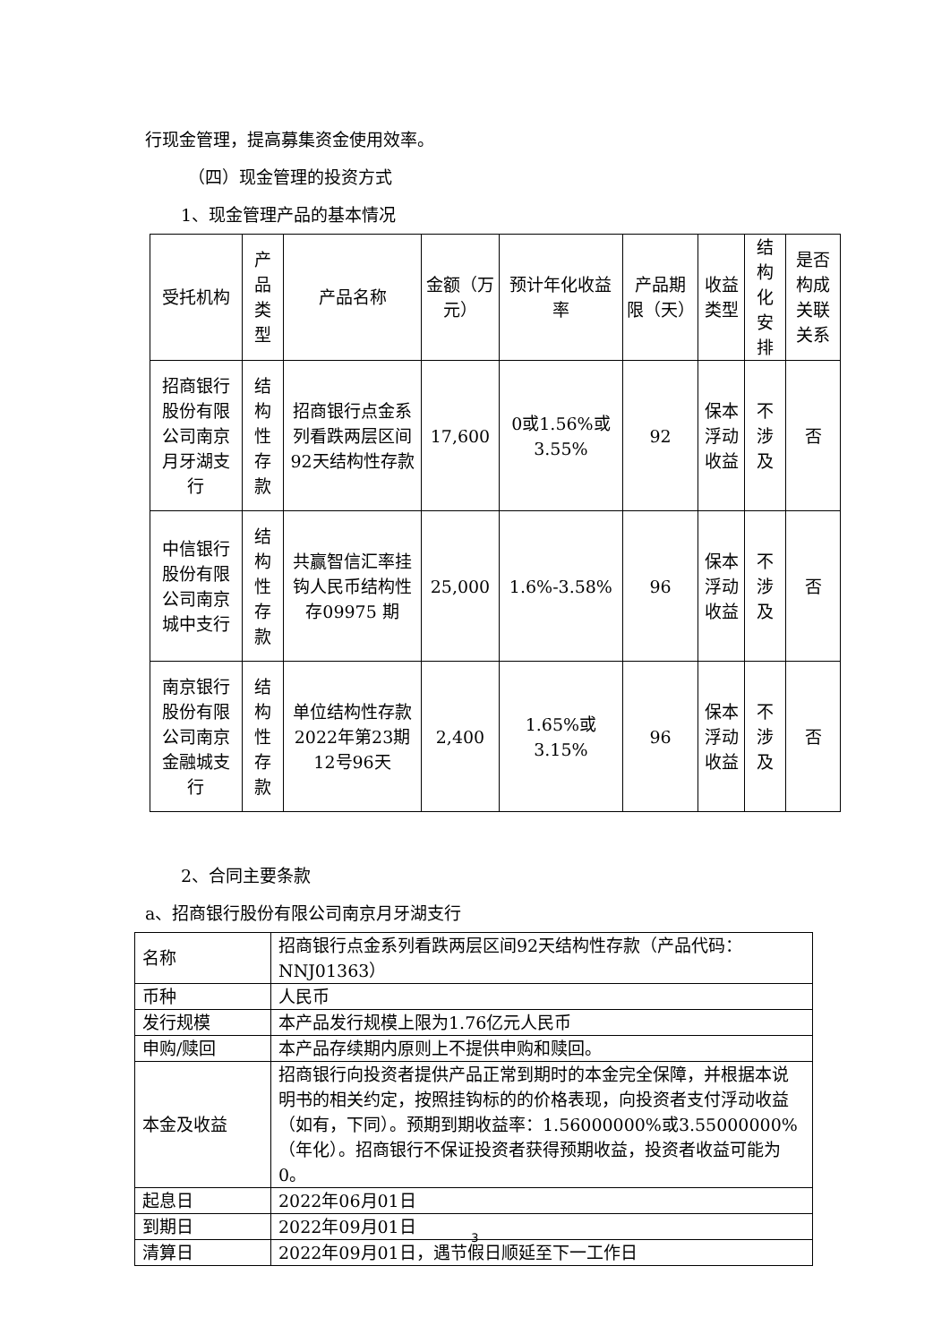行现金管理，提高募集资金使用效率。
（四）现金管理的投资方式
1、现金管理产品的基本情况
| 受托机构 | 产品类型 | 产品名称 | 金额（万元） | 预计年化收益率 | 产品期限（天） | 收益类型 | 结构化安排 | 是否构成关联关系 |
| 招商银行股份有限公司南京月牙湖支行 | 结构性存款 | 招商银行点金系列看跌两层区间92天结构性存款 | 17,600 | 0或1.56%或3.55% | 92 | 保本浮动收益 | 不涉及 | 否 |
| 中信银行股份有限公司南京城中支行 | 结构性存款 | 共赢智信汇率挂钩人民币结构性存09975 期 | 25,000 | 1.6%-3.58% | 96 | 保本浮动收益 | 不涉及 | 否 |
| 南京银行股份有限公司南京金融城支行 | 结构性存款 | 单位结构性存款2022年第23期12号96天 | 2,400 | 1.65%或3.15% | 96 | 保本浮动收益 | 不涉及 | 否 |
2、合同主要条款
a、招商银行股份有限公司南京月牙湖支行
| 名称 | 招商银行点金系列看跌两层区间92天结构性存款（产品代码：NNJ01363） |
| 币种 | 人民币 |
| 发行规模 | 本产品发行规模上限为1.76亿元人民币 |
| 申购/赎回 | 本产品存续期内原则上不提供申购和赎回。 |
| 本金及收益 | 招商银行向投资者提供产品正常到期时的本金完全保障，并根据本说明书的相关约定，按照挂钩标的的价格表现，向投资者支付浮动收益（如有，下同）。预期到期收益率：1.56000000%或3.55000000%（年化）。招商银行不保证投资者获得预期收益，投资者收益可能为0。 |
| 起息日 | 2022年06月01日 |
| 到期日 | 2022年09月01日 |
| 清算日 | 2022年09月01日，遇节假日顺延至下一工作日 |
3